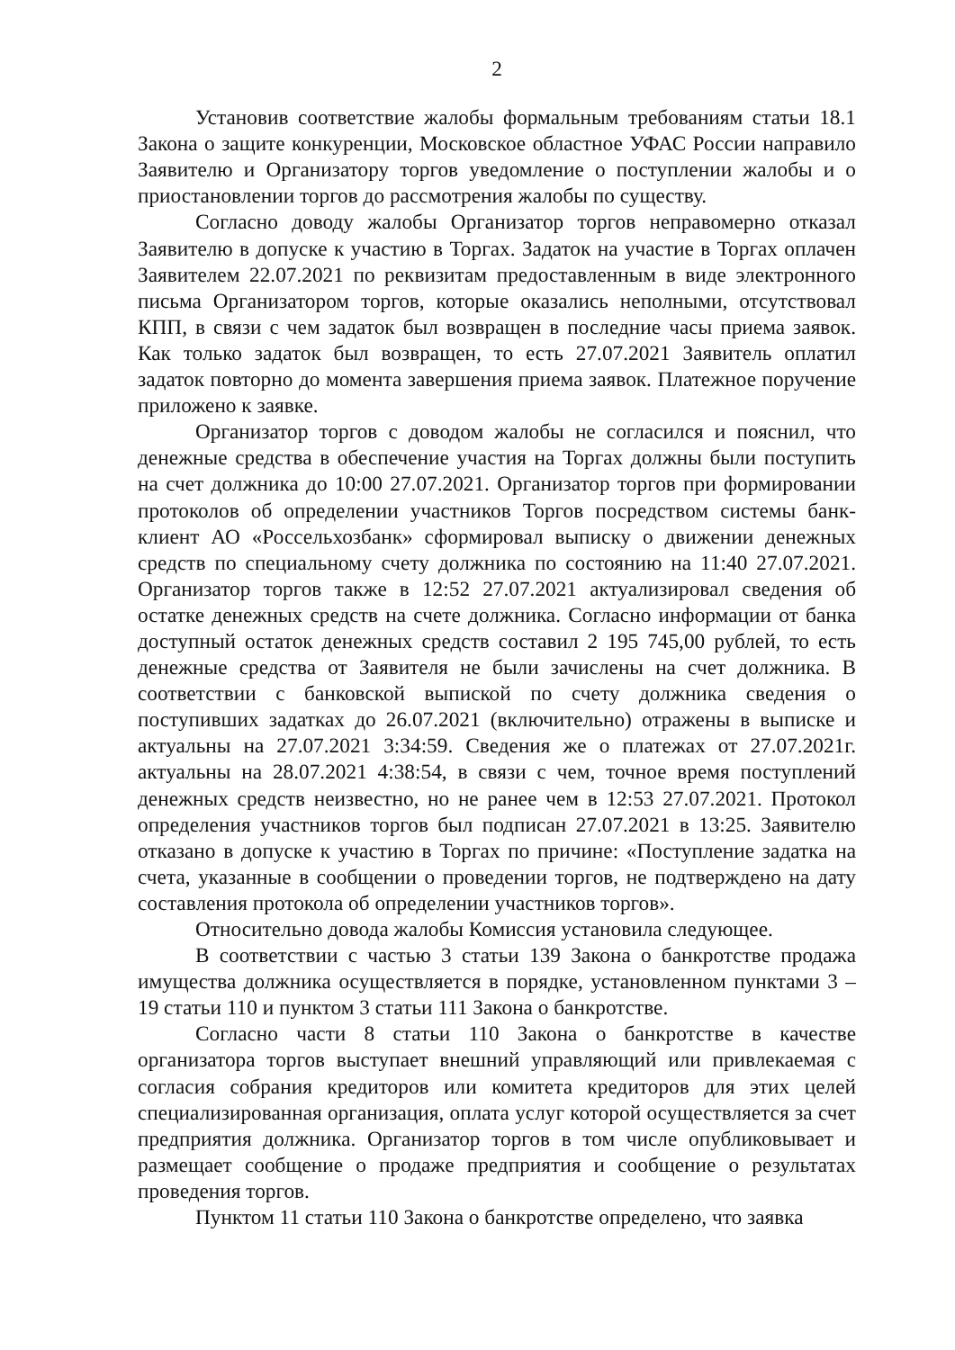2
Установив соответствие жалобы формальным требованиям статьи 18.1 Закона о защите конкуренции, Московское областное УФАС России направило Заявителю и Организатору торгов уведомление о поступлении жалобы и о приостановлении торгов до рассмотрения жалобы по существу.
Согласно доводу жалобы Организатор торгов неправомерно отказал Заявителю в допуске к участию в Торгах. Задаток на участие в Торгах оплачен Заявителем 22.07.2021 по реквизитам предоставленным в виде электронного письма Организатором торгов, которые оказались неполными, отсутствовал КПП, в связи с чем задаток был возвращен в последние часы приема заявок. Как только задаток был возвращен, то есть 27.07.2021 Заявитель оплатил задаток повторно до момента завершения приема заявок. Платежное поручение приложено к заявке.
Организатор торгов с доводом жалобы не согласился и пояснил, что денежные средства в обеспечение участия на Торгах должны были поступить на счет должника до 10:00 27.07.2021. Организатор торгов при формировании протоколов об определении участников Торгов посредством системы банк-клиент АО «Россельхозбанк» сформировал выписку о движении денежных средств по специальному счету должника по состоянию на 11:40 27.07.2021. Организатор торгов также в 12:52 27.07.2021 актуализировал сведения об остатке денежных средств на счете должника. Согласно информации от банка доступный остаток денежных средств составил 2 195 745,00 рублей, то есть денежные средства от Заявителя не были зачислены на счет должника. В соответствии с банковской выпиской по счету должника сведения о поступивших задатках до 26.07.2021 (включительно) отражены в выписке и актуальны на 27.07.2021 3:34:59. Сведения же о платежах от 27.07.2021г. актуальны на 28.07.2021 4:38:54, в связи с чем, точное время поступлений денежных средств неизвестно, но не ранее чем в 12:53 27.07.2021. Протокол определения участников торгов был подписан 27.07.2021 в 13:25. Заявителю отказано в допуске к участию в Торгах по причине: «Поступление задатка на счета, указанные в сообщении о проведении торгов, не подтверждено на дату составления протокола об определении участников торгов».
Относительно довода жалобы Комиссия установила следующее.
В соответствии с частью 3 статьи 139 Закона о банкротстве продажа имущества должника осуществляется в порядке, установленном пунктами 3 – 19 статьи 110 и пунктом 3 статьи 111 Закона о банкротстве.
Согласно части 8 статьи 110 Закона о банкротстве в качестве организатора торгов выступает внешний управляющий или привлекаемая с согласия собрания кредиторов или комитета кредиторов для этих целей специализированная организация, оплата услуг которой осуществляется за счет предприятия должника. Организатор торгов в том числе опубликовывает и размещает сообщение о продаже предприятия и сообщение о результатах проведения торгов.
Пунктом 11 статьи 110 Закона о банкротстве определено, что заявка